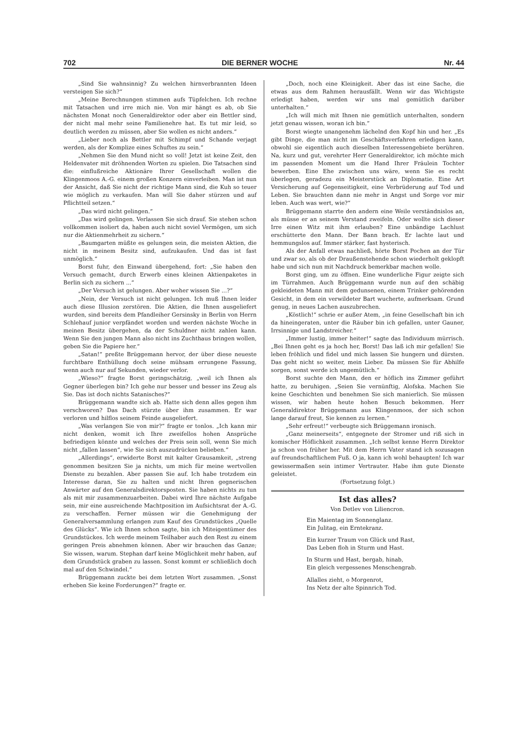702 DIE BERNER WOCHE Nr. 44
„Sind Sie wahnsinnig? Zu welchen hirnverbrannten Ideen versteigen Sie sich?“
„Meine Berechnungen stimmen aufs Tüpfelchen. Ich rechne mit Tatsachen und irre mich nie. Von mir hängt es ab, ob Sie nächsten Monat noch Generaldirektor oder aber ein Bettler sind, der nicht mal mehr seine Familienehre hat. Es tut mir leid, so deutlich werden zu müssen, aber Sie wollen es nicht anders.“
„Lieber noch als Bettler mit Schimpf und Schande verjagt werden, als der Komplize eines Schuftes zu sein.“
„Nehmen Sie den Mund nicht so voll! Jetzt ist keine Zeit, den Heldenvater mit dröhnenden Worten zu spielen. Die Tatsachen sind die: einflußreiche Aktionäre Ihrer Gesellschaft wollen die Klingenmoos A.-G. einem großen Konzern einverleiben. Man ist nun der Ansicht, daß Sie nicht der richtige Mann sind, die Kuh so teuer wie möglich zu verkaufen. Man will Sie daher stürzen und auf Pflichtteil setzen.“
„Das wird nicht gelingen.“
„Das wird gelingen. Verlassen Sie sich drauf. Sie stehen schon vollkommen isoliert da, haben auch nicht soviel Vermögen, um sich nur die Aktienmehrheit zu sichern.“
„Baumgarten müßte es gelungen sein, die meisten Aktien, die nicht in meinem Besitz sind, aufzukaufen. Und das ist fast unmöglich.“
Borst fuhr, den Einwand übergehend, fort: „Sie haben den Versuch gemacht, durch Erwerb eines kleinen Aktienpaketes in Berlin sich zu sichern ...“
„Der Versuch ist gelungen. Aber woher wissen Sie ...?“
„Nein, der Versuch ist nicht gelungen. Ich muß Ihnen leider auch diese Illusion zerstören. Die Aktien, die Ihnen ausgeliefert wurden, sind bereits dem Pfandleiher Gersinsky in Berlin von Herrn Schlehauf junior verpfändet worden und werden nächste Woche in meinen Besitz übergehen, da der Schuldner nicht zahlen kann. Wenn Sie den jungen Mann also nicht ins Zuchthaus bringen wollen, geben Sie die Papiere her.“
„Satan!“ preßte Brüggemann hervor, der über diese neueste furchtbare Enthüllung doch seine mühsam errungene Fassung, wenn auch nur auf Sekunden, wieder verlor.
„Wieso?“ fragte Borst geringschätzig, „weil ich Ihnen als Gegner überlegen bin? Ich gehe nur besser und besser ins Zeug als Sie. Das ist doch nichts Satanisches?“
Brüggemann wandte sich ab. Hatte sich denn alles gegen ihm verschworen? Das Dach stürzte über ihm zusammen. Er war verloren und hilflos seinem Feinde ausgeliefert.
„Was verlangen Sie von mir?“ fragte er tonlos. „Ich kann mir nicht denken, womit ich Ihre zweifellos hohen Ansprüche befriedigen könnte und welches der Preis sein soll, wenn Sie mich nicht „fallen lassen“, wie Sie sich auszudrücken belieben.“
„Allerdings“, erwiderte Borst mit kalter Grausamkeit, „streng genommen besitzen Sie ja nichts, um mich für meine wertvollen Dienste zu bezahlen. Aber passen Sie auf. Ich habe trotzdem ein Interesse daran, Sie zu halten und nicht Ihren gegnerischen Anwärter auf den Generalsdirektorsposten. Sie haben nichts zu tun als mit mir zusammenzuarbeiten. Dabei wird Ihre nächste Aufgabe sein, mir eine ausreichende Machtposition im Aufsichtsrat der A.-G. zu verschaffen. Ferner müssen wir die Genehmigung der Generalversammlung erlangen zum Kauf des Grundstückes „Quelle des Glücks“. Wie ich Ihnen schon sagte, bin ich Miteigentümer des Grundstückes. Ich werde meinem Teilhaber auch den Rest zu einem geringen Preis abnehmen können. Aber wir brauchen das Ganze; Sie wissen, warum. Stephan darf keine Möglichkeit mehr haben, auf dem Grundstück graben zu lassen. Sonst kommt er schließlich doch mal auf den Schwindel.“
Brüggemann zuckte bei dem letzten Wort zusammen. „Sonst erheben Sie keine Forderungen?“ fragte er.
„Doch, noch eine Kleinigkeit. Aber das ist eine Sache, die etwas aus dem Rahmen herausfällt. Wenn wir das Wichtigste erledigt haben, werden wir uns mal gemütlich darüber unterhalten.“
„Ich will mich mit Ihnen nie gemütlich unterhalten, sondern jetzt genau wissen, woran ich bin.“
Borst wiegte unangenehm lächelnd den Kopf hin und her. „Es gibt Dinge, die man nicht im Geschäftsverfahren erledigen kann, obwohl sie eigentlich auch dieselben Interessengebiete berühren. Na, kurz und gut, verehrter Herr Generaldirektor, ich möchte mich im passenden Moment um die Hand Ihrer Fräulein Tochter bewerben. Eine Ehe zwischen uns wäre, wenn Sie es recht überlegen, geradezu ein Meisterstück an Diplomatie. Eine Art Versicherung auf Gegenseitigkeit, eine Verbrüderung auf Tod und Leben. Sie brauchten dann nie mehr in Angst und Sorge vor mir leben. Auch was wert, wie?“
Brüggemann starrte den andern eine Weile verständnislos an, als müsse er an seinem Verstand zweifeln. Oder wollte sich dieser Irre einen Witz mit ihm erlauben? Eine unbändige Lachlust erschütterte den Mann. Der Bann brach. Er lachte laut und hemmungslos auf. Immer stärker, fast hysterisch.
Als der Anfall etwas nachließ, hörte Borst Pochen an der Tür und zwar so, als ob der Draußenstehende schon wiederholt geklopft habe und sich nun mit Nachdruck bemerkbar machen wolle.
Borst ging, um zu öffnen. Eine wunderliche Figur zeigte sich im Türrahmen. Auch Brüggemann wurde nun auf den schäbig gekleideten Mann mit dem gedunsenen, einem Trinker gehörenden Gesicht, in dem ein verwildeter Bart wucherte, aufmerksam. Grund genug, in neues Lachen auszubrechen.
„Köstlich!“ schrie er außer Atem, „in feine Gesellschaft bin ich da hineingeraten, unter die Räuber bin ich gefallen, unter Gauner, Irrsinnige und Landstreicher.“
„Immer lustig, immer heiter!“ sagte das Individuum mürrisch. „Bei Ihnen geht es ja hoch her, Borst! Das laß ich mir gefallen! Sie leben fröhlich und fidel und mich lassen Sie hungern und dürsten. Das geht nicht so weiter, mein Lieber. Da müssen Sie für Abhilfe sorgen, sonst werde ich ungemütlich.“
Borst suchte den Mann, den er höflich ins Zimmer geführt hatte, zu beruhigen. „Seien Sie vernünftig, Alofska. Machen Sie keine Geschichten und benehmen Sie sich manierlich. Sie müssen wissen, wir haben heute hohen Besuch bekommen. Herr Generaldirektor Brüggemann aus Klingenmoos, der sich schon lange darauf freut, Sie kennen zu lernen.“
„Sehr erfreut!“ verbeugte sich Brüggemann ironisch.
„Ganz meinerseits“, entgegnete der Stromer und riß sich in komischer Höflichkeit zusammen. „Ich selbst kenne Herrn Direktor ja schon von früher her. Mit dem Herrn Vater stand ich sozusagen auf freundschaftlichem Fuß. O ja, kann ich wohl behaupten! Ich war gewissermaßen sein intimer Vertrauter. Habe ihm gute Dienste geleistet.
(Fortsetzung folgt.)
Ist das alles?
Von Detlev von Liliencron.
Ein Maientag im Sonnenglanz.
Ein Julitag, ein Erntekranz.
Ein kurzer Traum von Glück und Rast,
Das Leben floh in Sturm und Hast.
In Sturm und Hast, bergab, hinab,
Ein gleich vergessenes Menschengrab.
Allalles zieht, o Morgenrot,
Ins Netz der alte Spinnrich Tod.